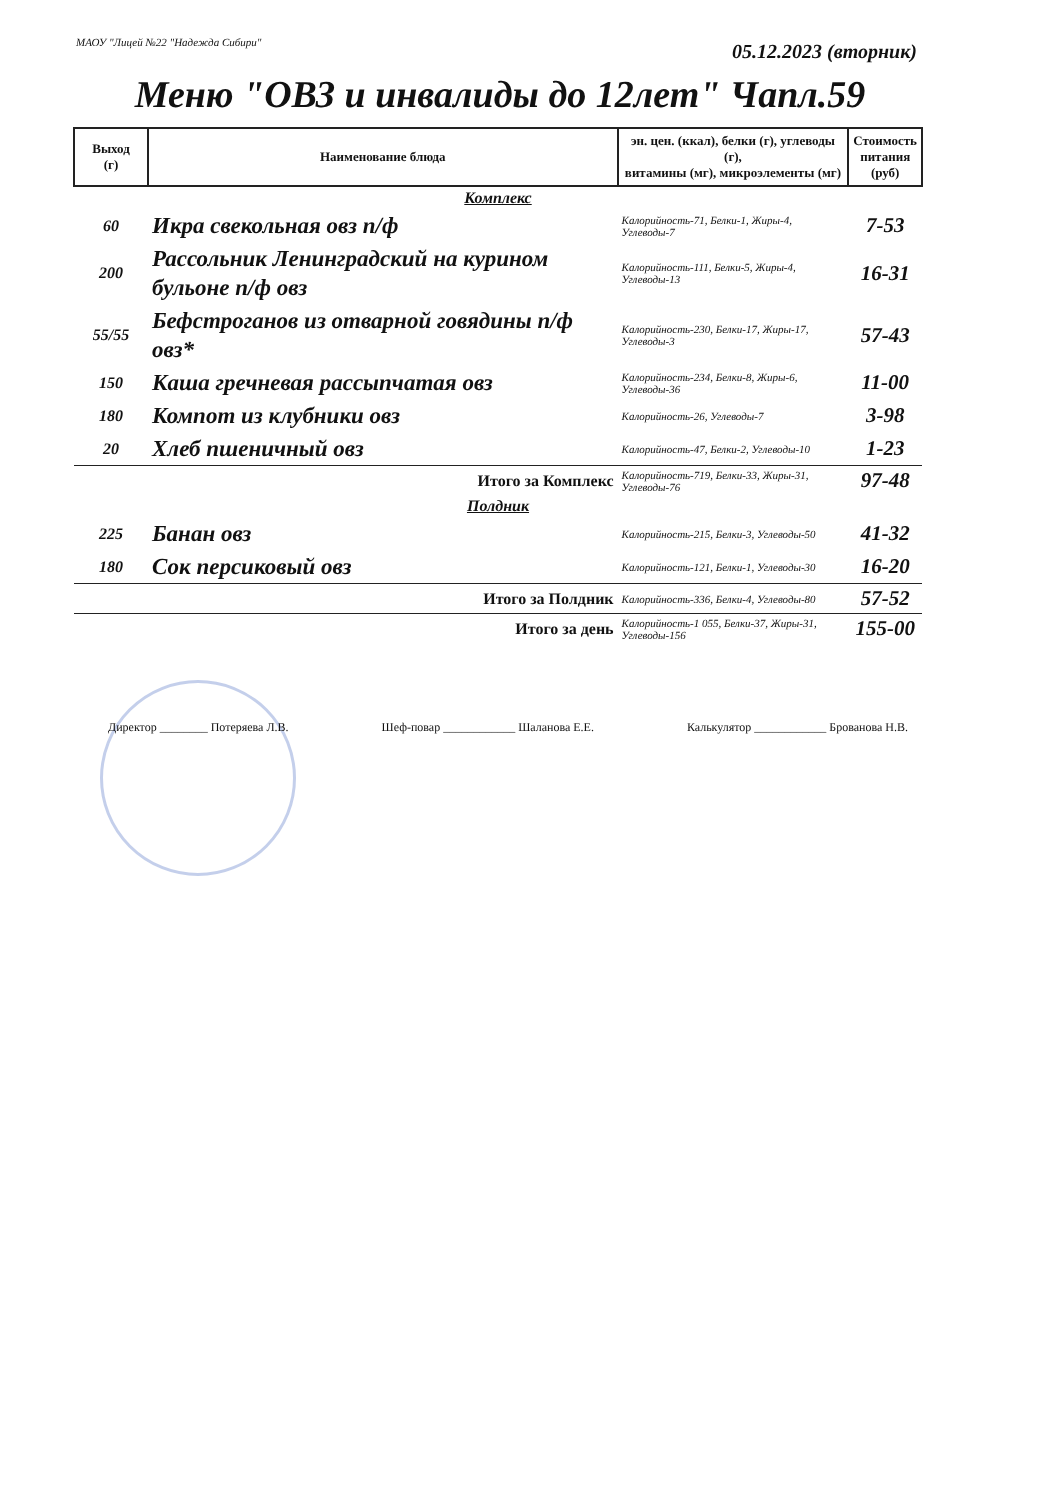МАОУ "Лицей №22 "Надежда Сибири"
05.12.2023 (вторник)
Меню "ОВЗ и инвалиды до 12лет" Чапл.59
| Выход (г) | Наименование блюда | эн. цен. (ккал), белки (г), углеводы (г), витамины (мг), микроэлементы (мг) | Стоимость питания (руб) |
| --- | --- | --- | --- |
| Комплекс | | | |
| 60 | Икра свекольная овз п/ф | Калорийность-71, Белки-1, Жиры-4, Углеводы-7 | 7-53 |
| 200 | Рассольник Ленинградский на курином бульоне п/ф овз | Калорийность-111, Белки-5, Жиры-4, Углеводы-13 | 16-31 |
| 55/55 | Бефстроганов из отварной говядины п/ф овз* | Калорийность-230, Белки-17, Жиры-17, Углеводы-3 | 57-43 |
| 150 | Каша гречневая рассыпчатая овз | Калорийность-234, Белки-8, Жиры-6, Углеводы-36 | 11-00 |
| 180 | Компот из клубники овз | Калорийность-26, Углеводы-7 | 3-98 |
| 20 | Хлеб пшеничный овз | Калорийность-47, Белки-2, Углеводы-10 | 1-23 |
| | Итого за Комплекс | Калорийность-719, Белки-33, Жиры-31, Углеводы-76 | 97-48 |
| Полдник | | | |
| 225 | Банан овз | Калорийность-215, Белки-3, Углеводы-50 | 41-32 |
| 180 | Сок персиковый овз | Калорийность-121, Белки-1, Углеводы-30 | 16-20 |
| | Итого за Полдник | Калорийность-336, Белки-4, Углеводы-80 | 57-52 |
| | Итого за день | Калорийность-1 055, Белки-37, Жиры-31, Углеводы-156 | 155-00 |
Директор ________ Потеряева Л.В. Шеф-повар ____________ Шаланова Е.Е. Калькулятор ____________ Брованова Н.В.